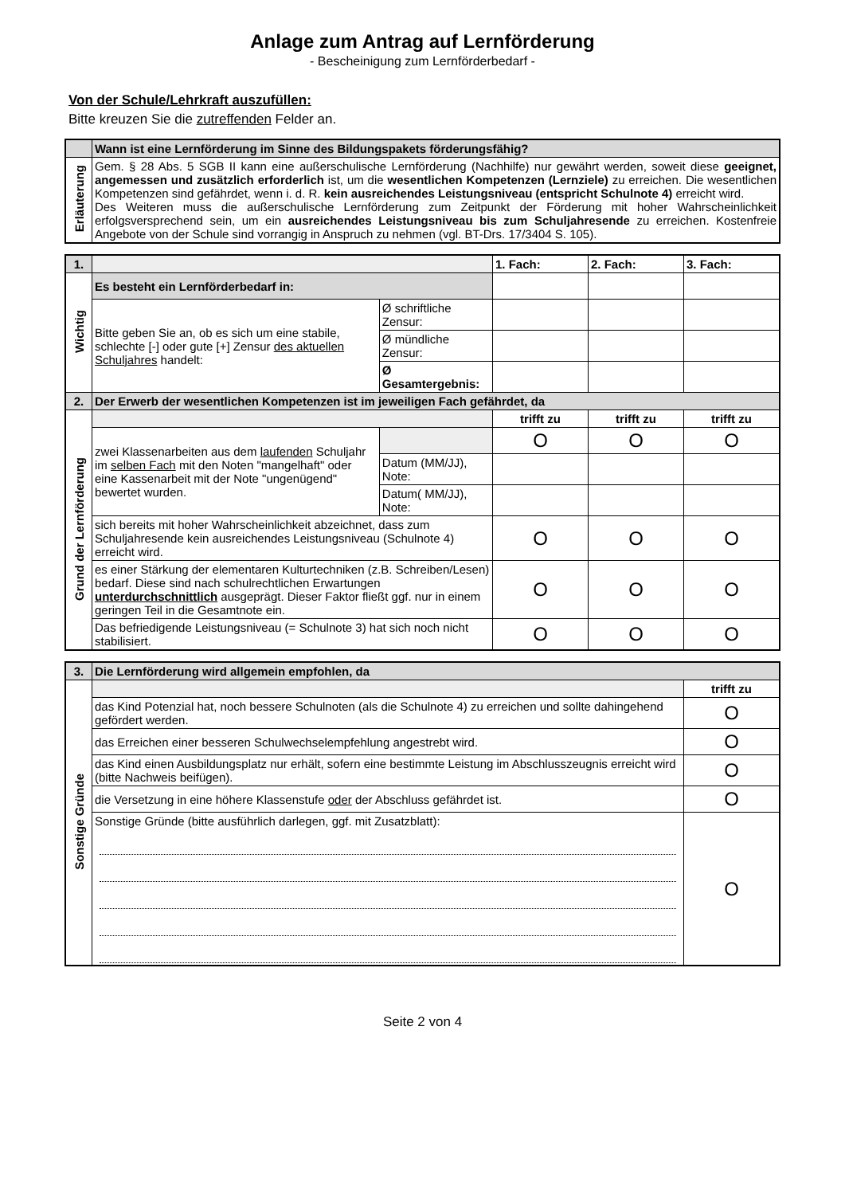Anlage zum Antrag auf Lernförderung
- Bescheinigung zum Lernförderbedarf -
Von der Schule/Lehrkraft auszufüllen:
Bitte kreuzen Sie die zutreffenden Felder an.
| | Wann ist eine Lernförderung im Sinne des Bildungspakets förderungsfähig? |
| Erläuterung | Gem. § 28 Abs. 5 SGB II kann eine außerschulische Lernförderung (Nachhilfe) nur gewährt werden, soweit diese geeignet, angemessen und zusätzlich erforderlich ist, um die wesentlichen Kompetenzen (Lernziele) zu erreichen. Die wesentlichen Kompetenzen sind gefährdet, wenn i. d. R. kein ausreichendes Leistungsniveau (entspricht Schulnote 4) erreicht wird. Des Weiteren muss die außerschulische Lernförderung zum Zeitpunkt der Förderung mit hoher Wahrscheinlichkeit erfolgsversprechend sein, um ein ausreichendes Leistungsniveau bis zum Schuljahresende zu erreichen. Kostenfreie Angebote von der Schule sind vorrangig in Anspruch zu nehmen (vgl. BT-Drs. 17/3404 S. 105). |
| 1. | | | 1. Fach: | 2. Fach: | 3. Fach: |
| Wichtig | Es besteht ein Lernförderbedarf in: | | | | |
| | Bitte geben Sie an, ob es sich um eine stabile, schlechte [-] oder gute [+] Zensur des aktuellen Schuljahres handelt: | Ø schriftliche Zensur: | | | |
| | | Ø mündliche Zensur: | | | |
| | | Ø Gesamtergebnis: | | | |
| 2. | Der Erwerb der wesentlichen Kompetenzen ist im jeweiligen Fach gefährdet, da | | | | |
| Grund der Lernförderung | | | trifft zu | trifft zu | trifft zu |
| | zwei Klassenarbeiten aus dem laufenden Schuljahr im selben Fach mit den Noten "mangelhaft" oder eine Kassenarbeit mit der Note "ungenügend" bewertet wurden. | | O | O | O |
| | | Datum (MM/JJ), Note: | | | |
| | | Datum( MM/JJ), Note: | | | |
| | sich bereits mit hoher Wahrscheinlichkeit abzeichnet, dass zum Schuljahresende kein ausreichendes Leistungsniveau (Schulnote 4) erreicht wird. | | O | O | O |
| | es einer Stärkung der elementaren Kulturtechniken (z.B. Schreiben/Lesen) bedarf. Diese sind nach schulrechtlichen Erwartungen unterdurchschnittlich ausgeprägt. Dieser Faktor fließt ggf. nur in einem geringen Teil in die Gesamtnote ein. | | O | O | O |
| | Das befriedigende Leistungsniveau (= Schulnote 3) hat sich noch nicht stabilisiert. | | O | O | O |
| 3. | Die Lernförderung wird allgemein empfohlen, da | |
| Sonstige Gründe | | trifft zu |
| | das Kind Potenzial hat, noch bessere Schulnoten (als die Schulnote 4) zu erreichen und sollte dahingehend gefördert werden. | O |
| | das Erreichen einer besseren Schulwechselempfehlung angestrebt wird. | O |
| | das Kind einen Ausbildungsplatz nur erhält, sofern eine bestimmte Leistung im Abschlusszeugnis erreicht wird (bitte Nachweis beifügen). | O |
| | die Versetzung in eine höhere Klassenstufe oder der Abschluss gefährdet ist. | O |
| | Sonstige Gründe (bitte ausführlich darlegen, ggf. mit Zusatzblatt): | O |
Seite 2 von 4